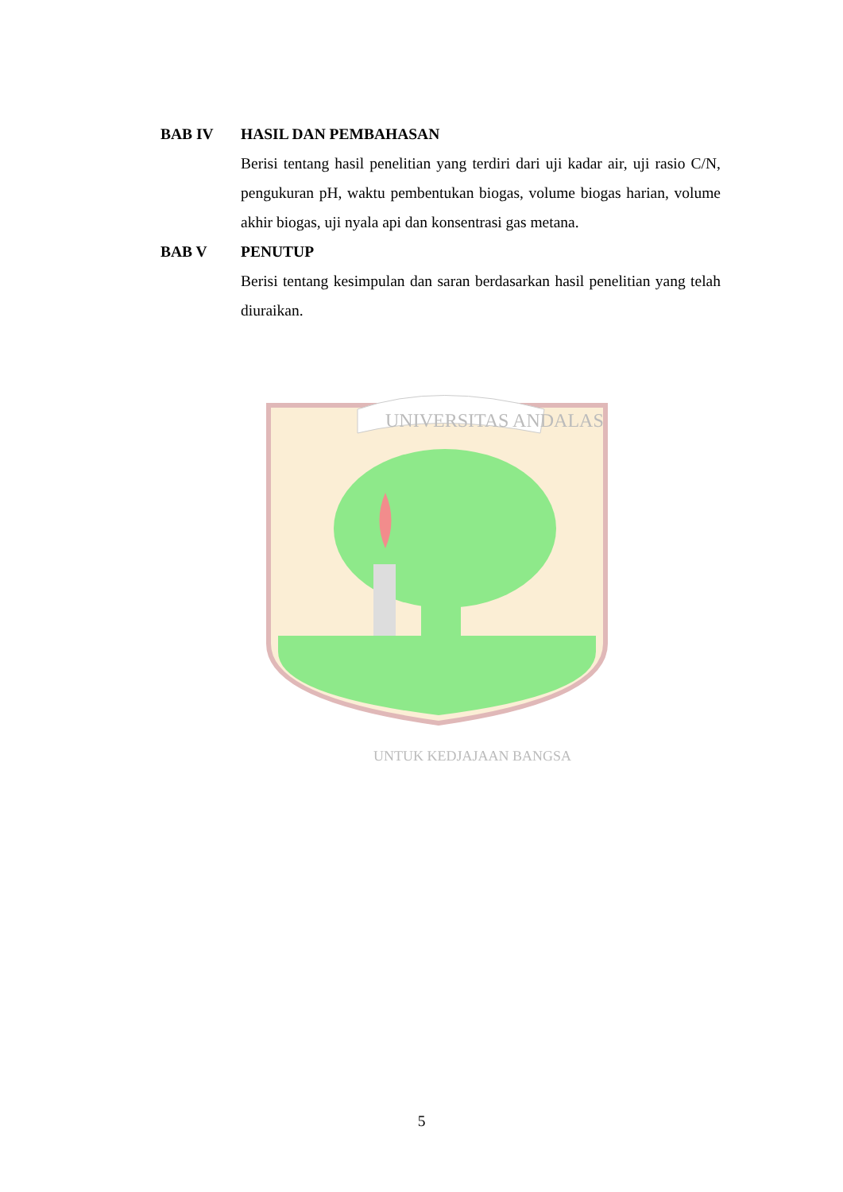BAB IV HASIL DAN PEMBAHASAN
Berisi tentang hasil penelitian yang terdiri dari uji kadar air, uji rasio C/N, pengukuran pH, waktu pembentukan biogas, volume biogas harian, volume akhir biogas, uji nyala api dan konsentrasi gas metana.
BAB V PENUTUP
Berisi tentang kesimpulan dan saran berdasarkan hasil penelitian yang telah diuraikan.
UNIVERSITAS ANDALAS
UNTUK KEDJAJAAN BANGSA
5